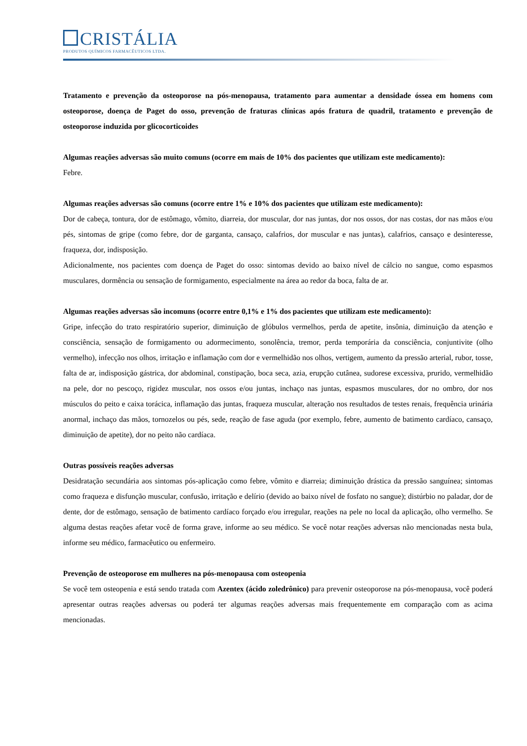CRISTÁLIA
PRODUTOS QUÍMICOS FARMACÊUTICOS LTDA.
Tratamento e prevenção da osteoporose na pós-menopausa, tratamento para aumentar a densidade óssea em homens com osteoporose, doença de Paget do osso, prevenção de fraturas clínicas após fratura de quadril, tratamento e prevenção de osteoporose induzida por glicocorticoides
Algumas reações adversas são muito comuns (ocorre em mais de 10% dos pacientes que utilizam este medicamento):
Febre.
Algumas reações adversas são comuns (ocorre entre 1% e 10% dos pacientes que utilizam este medicamento):
Dor de cabeça, tontura, dor de estômago, vômito, diarreia, dor muscular, dor nas juntas, dor nos ossos, dor nas costas, dor nas mãos e/ou pés, sintomas de gripe (como febre, dor de garganta, cansaço, calafrios, dor muscular e nas juntas), calafrios, cansaço e desinteresse, fraqueza, dor, indisposição.
Adicionalmente, nos pacientes com doença de Paget do osso: sintomas devido ao baixo nível de cálcio no sangue, como espasmos musculares, dormência ou sensação de formigamento, especialmente na área ao redor da boca, falta de ar.
Algumas reações adversas são incomuns (ocorre entre 0,1% e 1% dos pacientes que utilizam este medicamento):
Gripe, infecção do trato respiratório superior, diminuição de glóbulos vermelhos, perda de apetite, insônia, diminuição da atenção e consciência, sensação de formigamento ou adormecimento, sonolência, tremor, perda temporária da consciência, conjuntivite (olho vermelho), infecção nos olhos, irritação e inflamação com dor e vermelhidão nos olhos, vertigem, aumento da pressão arterial, rubor, tosse, falta de ar, indisposição gástrica, dor abdominal, constipação, boca seca, azia, erupção cutânea, sudorese excessiva, prurido, vermelhidão na pele, dor no pescoço, rigidez muscular, nos ossos e/ou juntas, inchaço nas juntas, espasmos musculares, dor no ombro, dor nos músculos do peito e caixa torácica, inflamação das juntas, fraqueza muscular, alteração nos resultados de testes renais, frequência urinária anormal, inchaço das mãos, tornozelos ou pés, sede, reação de fase aguda (por exemplo, febre, aumento de batimento cardíaco, cansaço, diminuição de apetite), dor no peito não cardíaca.
Outras possíveis reações adversas
Desidratação secundária aos sintomas pós-aplicação como febre, vômito e diarreia; diminuição drástica da pressão sanguínea; sintomas como fraqueza e disfunção muscular, confusão, irritação e delírio (devido ao baixo nível de fosfato no sangue); distúrbio no paladar, dor de dente, dor de estômago, sensação de batimento cardíaco forçado e/ou irregular, reações na pele no local da aplicação, olho vermelho. Se alguma destas reações afetar você de forma grave, informe ao seu médico. Se você notar reações adversas não mencionadas nesta bula, informe seu médico, farmacêutico ou enfermeiro.
Prevenção de osteoporose em mulheres na pós-menopausa com osteopenia
Se você tem osteopenia e está sendo tratada com Azentex (ácido zoledrônico) para prevenir osteoporose na pós-menopausa, você poderá apresentar outras reações adversas ou poderá ter algumas reações adversas mais frequentemente em comparação com as acima mencionadas.